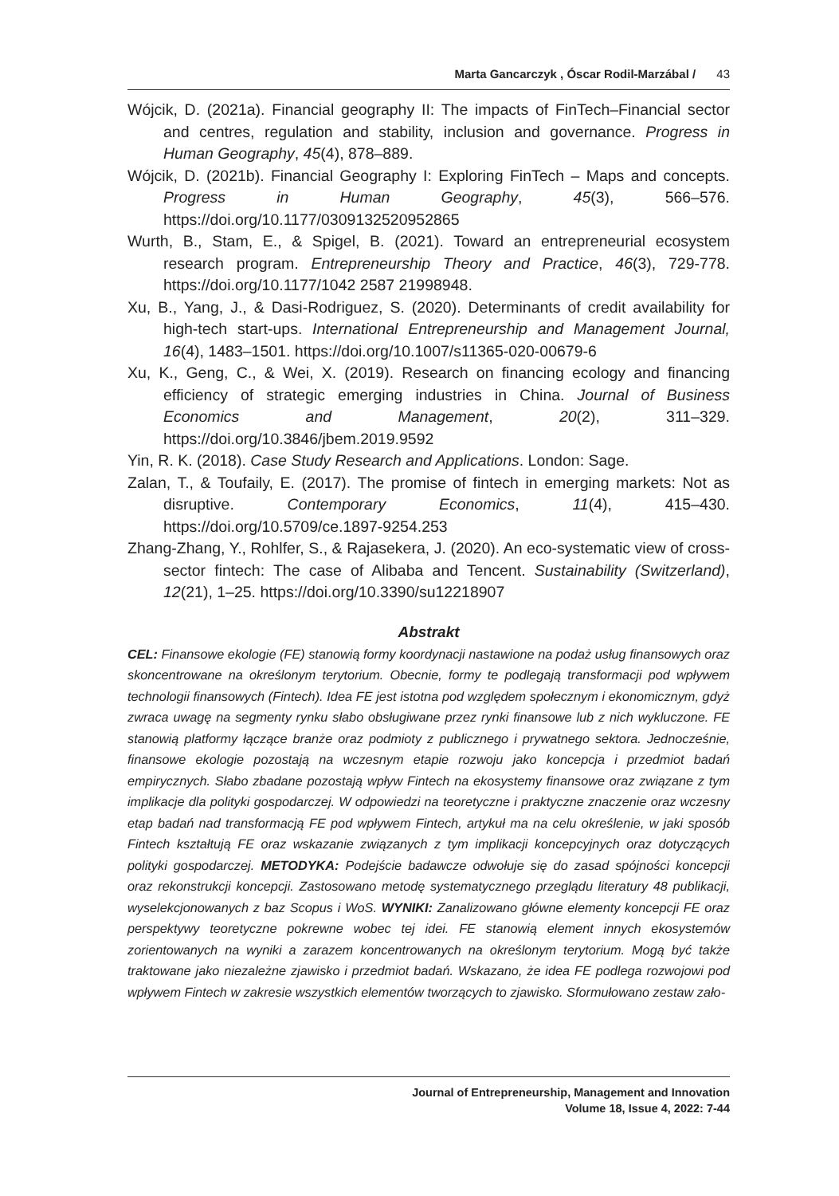Marta Gancarczyk , Óscar Rodil-Marzábal / 43
Wójcik, D. (2021a). Financial geography II: The impacts of FinTech–Financial sector and centres, regulation and stability, inclusion and governance. Progress in Human Geography, 45(4), 878–889.
Wójcik, D. (2021b). Financial Geography I: Exploring FinTech – Maps and concepts. Progress in Human Geography, 45(3), 566–576. https://doi.org/10.1177/0309132520952865
Wurth, B., Stam, E., & Spigel, B. (2021). Toward an entrepreneurial ecosystem research program. Entrepreneurship Theory and Practice, 46(3), 729-778. https://doi.org/10.1177/1042 2587 21998948.
Xu, B., Yang, J., & Dasi-Rodriguez, S. (2020). Determinants of credit availability for high-tech start-ups. International Entrepreneurship and Management Journal, 16(4), 1483–1501. https://doi.org/10.1007/s11365-020-00679-6
Xu, K., Geng, C., & Wei, X. (2019). Research on financing ecology and financing efficiency of strategic emerging industries in China. Journal of Business Economics and Management, 20(2), 311–329. https://doi.org/10.3846/jbem.2019.9592
Yin, R. K. (2018). Case Study Research and Applications. London: Sage.
Zalan, T., & Toufaily, E. (2017). The promise of fintech in emerging markets: Not as disruptive. Contemporary Economics, 11(4), 415–430. https://doi.org/10.5709/ce.1897-9254.253
Zhang-Zhang, Y., Rohlfer, S., & Rajasekera, J. (2020). An eco-systematic view of cross-sector fintech: The case of Alibaba and Tencent. Sustainability (Switzerland), 12(21), 1–25. https://doi.org/10.3390/su12218907
Abstrakt
CEL: Finansowe ekologie (FE) stanowią formy koordynacji nastawione na podaż usług finansowych oraz skoncentrowane na określonym terytorium. Obecnie, formy te podlegają transformacji pod wpływem technologii finansowych (Fintech). Idea FE jest istotna pod względem społecznym i ekonomicznym, gdyż zwraca uwagę na segmenty rynku słabo obsługiwane przez rynki finansowe lub z nich wykluczone. FE stanowią platformy łączące branże oraz podmioty z publicznego i prywatnego sektora. Jednocześnie, finansowe ekologie pozostają na wczesnym etapie rozwoju jako koncepcja i przedmiot badań empirycznych. Słabo zbadane pozostają wpływ Fintech na ekosystemy finansowe oraz związane z tym implikacje dla polityki gospodarczej. W odpowiedzi na teoretyczne i praktyczne znaczenie oraz wczesny etap badań nad transformacją FE pod wpływem Fintech, artykuł ma na celu określenie, w jaki sposób Fintech kształtują FE oraz wskazanie związanych z tym implikacji koncepcyjnych oraz dotyczących polityki gospodarczej. METODYKA: Podejście badawcze odwołuje się do zasad spójności koncepcji oraz rekonstrukcji koncepcji. Zastosowano metodę systematycznego przeglądu literatury 48 publikacji, wyselekcjonowanych z baz Scopus i WoS. WYNIKI: Zanalizowano główne elementy koncepcji FE oraz perspektywy teoretyczne pokrewne wobec tej idei. FE stanowią element innych ekosystemów zorientowanych na wyniki a zarazem koncentrowanych na określonym terytorium. Mogą być także traktowane jako niezależne zjawisko i przedmiot badań. Wskazano, że idea FE podlega rozwojowi pod wpływem Fintech w zakresie wszystkich elementów tworzących to zjawisko. Sformułowano zestaw zało-
Journal of Entrepreneurship, Management and Innovation
Volume 18, Issue 4, 2022: 7-44